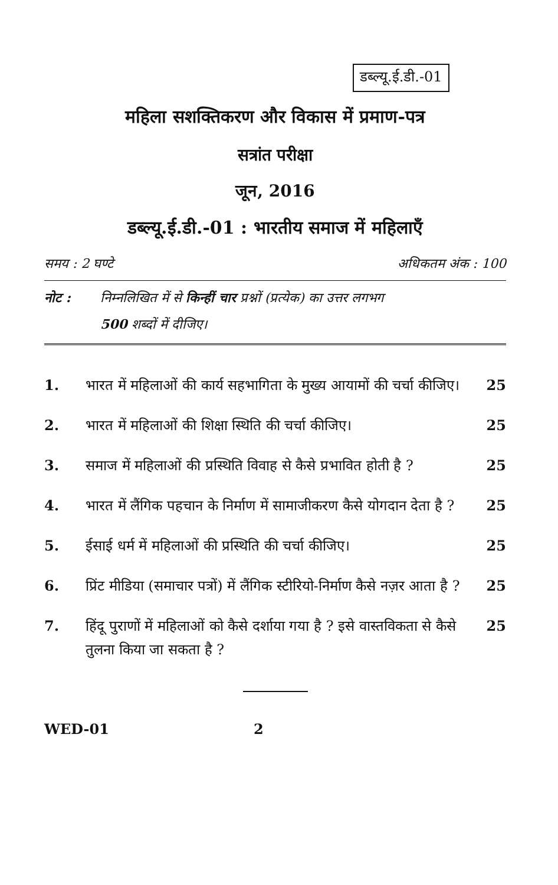डब्ल्यू.ई.डी.-01
महिला सशक्तिकरण और विकास में प्रमाण-पत्र
सत्रांत परीक्षा
जून, 2016
डब्ल्यू.ई.डी.-01 : भारतीय समाज में महिलाएँ
समय : 2 घण्टे अधिकतम अंक : 100
नोट : निम्नलिखित में से किन्हीं चार प्रश्नों (प्रत्येक) का उत्तर लगभग
500 शब्दों में दीजिए।
1. भारत में महिलाओं की कार्य सहभागिता के मुख्य आयामों की चर्चा कीजिए।
25
2. भारत में महिलाओं की शिक्षा स्थिति की चर्चा कीजिए।
25
3. समाज में महिलाओं की प्रस्थिति विवाह से कैसे प्रभावित होती है ?
25
4. भारत में लैंगिक पहचान के निर्माण में सामाजीकरण कैसे योगदान देता है ?
25
5. ईसाई धर्म में महिलाओं की प्रस्थिति की चर्चा कीजिए।
25
6. प्रिंट मीडिया (समाचार पत्रों) में लैंगिक स्टीरियो-निर्माण कैसे नज़र आता है ?
25
7. हिंदू पुराणों में महिलाओं को कैसे दर्शाया गया है ? इसे वास्तविकता से कैसे तुलना किया जा सकता है ?
25
WED-01 2